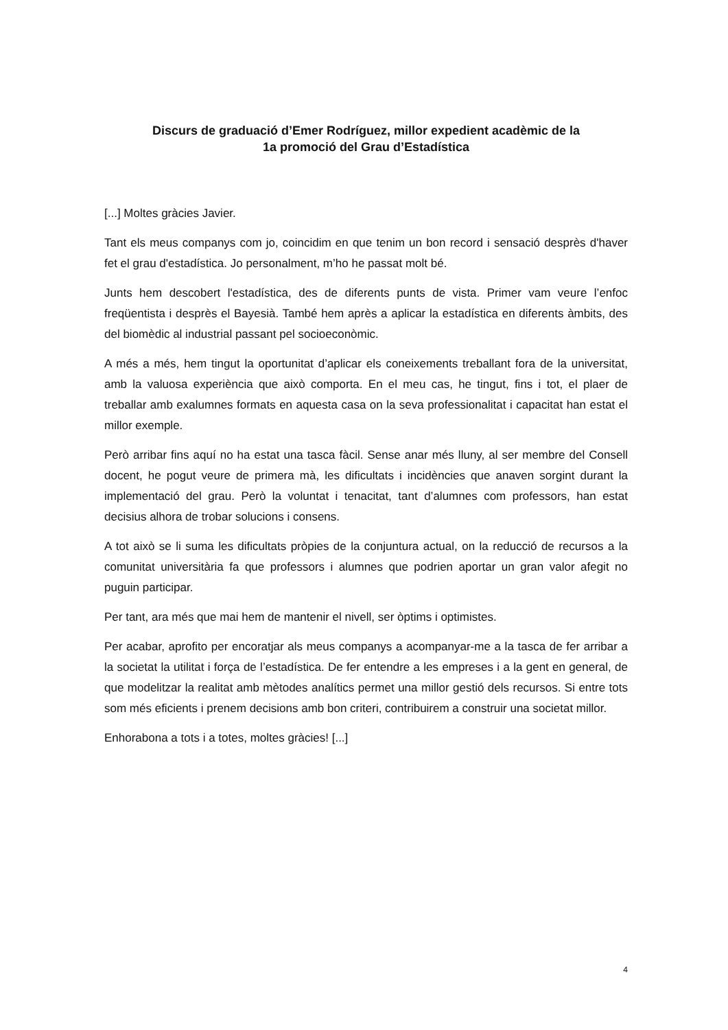Discurs de graduació d’Emer Rodríguez, millor expedient acadèmic de la
1a promoció del Grau d’Estadística
[...] Moltes gràcies Javier.
Tant els meus companys com jo, coincidim en que tenim un bon record i sensació desprès d'haver fet el grau d'estadística. Jo personalment, m’ho he passat molt bé.
Junts hem descobert l'estadística, des de diferents punts de vista. Primer vam veure l’enfoc freqüentista i desprès el Bayesià. També hem après a aplicar la estadística en diferents àmbits, des del biomèdic al industrial passant pel socioeconòmic.
A més a més, hem tingut la oportunitat d’aplicar els coneixements treballant fora de la universitat, amb la valuosa experiència que això comporta. En el meu cas, he tingut, fins i tot, el plaer de treballar amb exalumnes formats en aquesta casa on la seva professionalitat i capacitat han estat el millor exemple.
Però arribar fins aquí no ha estat una tasca fàcil. Sense anar més lluny, al ser membre del Consell docent, he pogut veure de primera mà, les dificultats i incidències que anaven sorgint durant la implementació del grau. Però la voluntat i tenacitat, tant d’alumnes com professors, han estat decisius alhora de trobar solucions i consens.
A tot això se li suma les dificultats pròpies de la conjuntura actual, on la reducció de recursos a la comunitat universitària fa que professors i alumnes que podrien aportar un gran valor afegit no puguin participar.
Per tant, ara més que mai hem de mantenir el nivell, ser òptims i optimistes.
Per acabar, aprofito per encoratjar als meus companys a acompanyar-me a la tasca de fer arribar a la societat la utilitat i força de l’estadística. De fer entendre a les empreses i a la gent en general, de que modelitzar la realitat amb mètodes analítics permet una millor gestió dels recursos. Si entre tots som més eficients i prenem decisions amb bon criteri, contribuirem a construir una societat millor.
Enhorabona a tots i a totes, moltes gràcies! [...]
4